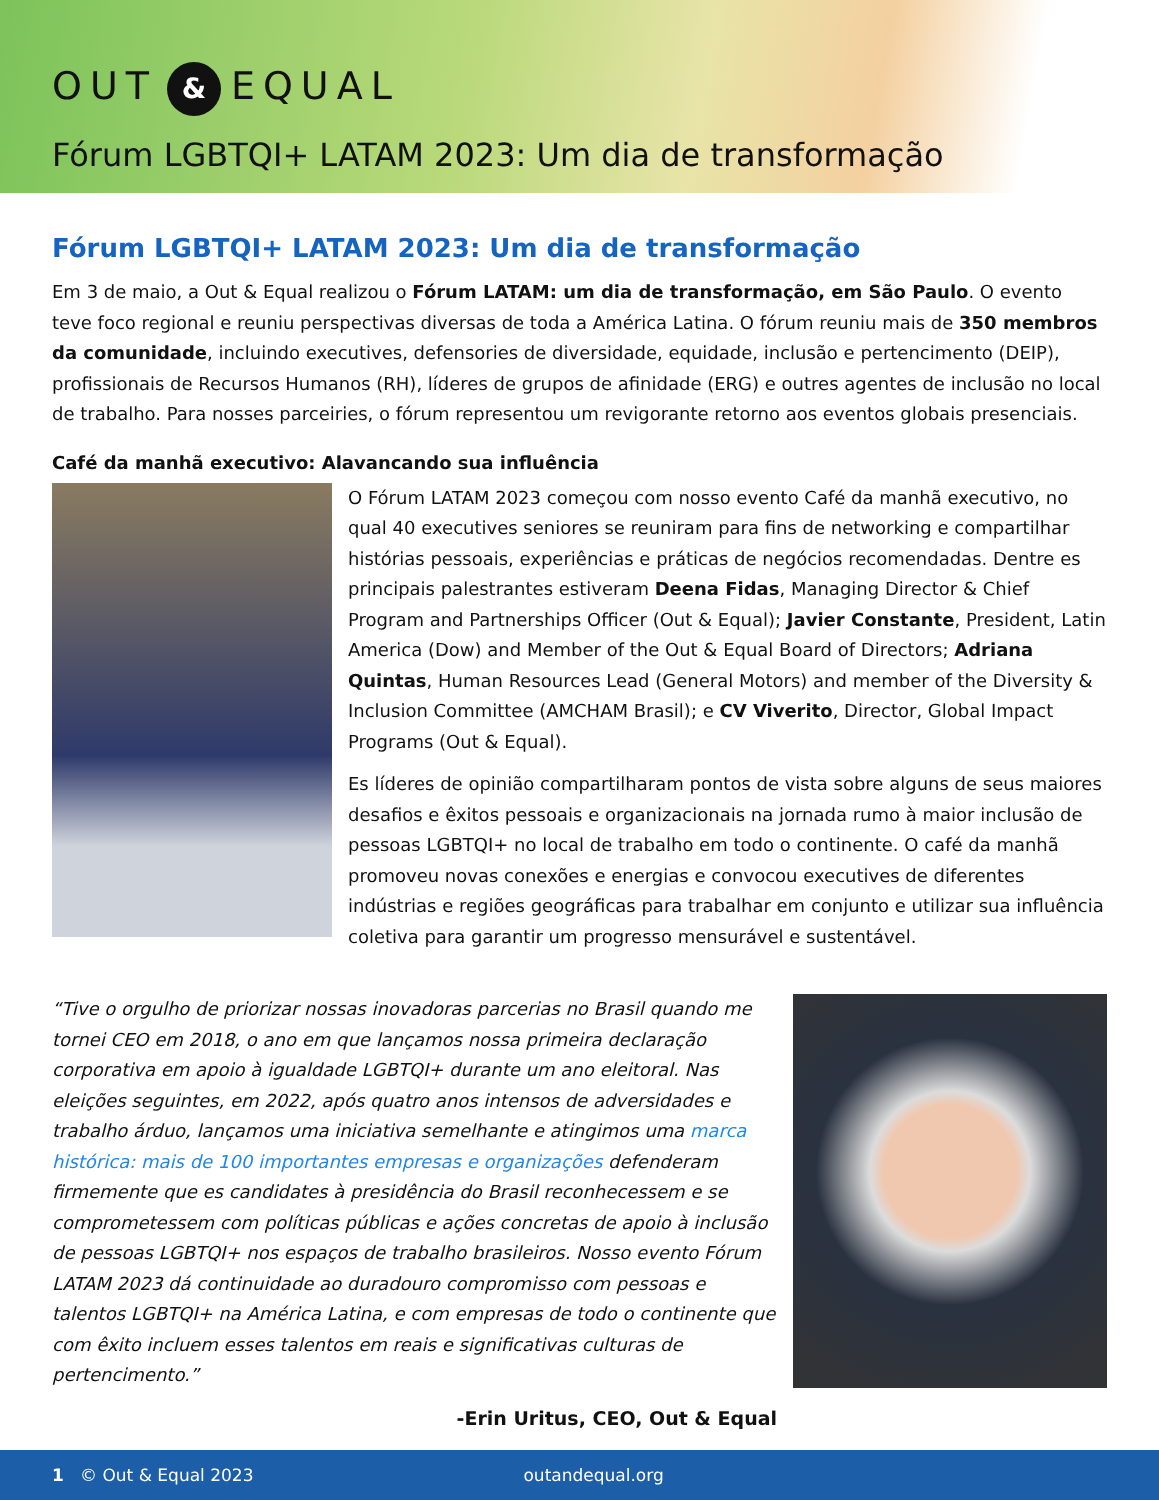OUT & EQUAL
Fórum LGBTQI+ LATAM 2023: Um dia de transformação
Fórum LGBTQI+ LATAM 2023: Um dia de transformação
Em 3 de maio, a Out & Equal realizou o Fórum LATAM: um dia de transformação, em São Paulo. O evento teve foco regional e reuniu perspectivas diversas de toda a América Latina. O fórum reuniu mais de 350 membros da comunidade, incluindo executives, defensories de diversidade, equidade, inclusão e pertencimento (DEIP), profissionais de Recursos Humanos (RH), líderes de grupos de afinidade (ERG) e outres agentes de inclusão no local de trabalho. Para nosses parceiries, o fórum representou um revigorante retorno aos eventos globais presenciais.
Café da manhã executivo: Alavancando sua influência
O Fórum LATAM 2023 começou com nosso evento Café da manhã executivo, no qual 40 executives seniores se reuniram para fins de networking e compartilhar histórias pessoais, experiências e práticas de negócios recomendadas. Dentre es principais palestrantes estiveram Deena Fidas, Managing Director & Chief Program and Partnerships Officer (Out & Equal); Javier Constante, President, Latin America (Dow) and Member of the Out & Equal Board of Directors; Adriana Quintas, Human Resources Lead (General Motors) and member of the Diversity & Inclusion Committee (AMCHAM Brasil); e CV Viverito, Director, Global Impact Programs (Out & Equal).
Es líderes de opinião compartilharam pontos de vista sobre alguns de seus maiores desafios e êxitos pessoais e organizacionais na jornada rumo à maior inclusão de pessoas LGBTQI+ no local de trabalho em todo o continente. O café da manhã promoveu novas conexões e energias e convocou executives de diferentes indústrias e regiões geográficas para trabalhar em conjunto e utilizar sua influência coletiva para garantir um progresso mensurável e sustentável.
“Tive o orgulho de priorizar nossas inovadoras parcerias no Brasil quando me tornei CEO em 2018, o ano em que lançamos nossa primeira declaração corporativa em apoio à igualdade LGBTQI+ durante um ano eleitoral. Nas eleições seguintes, em 2022, após quatro anos intensos de adversidades e trabalho árduo, lançamos uma iniciativa semelhante e atingimos uma marca histórica: mais de 100 importantes empresas e organizações defenderam firmemente que es candidates à presidência do Brasil reconhecessem e se comprometessem com políticas públicas e ações concretas de apoio à inclusão de pessoas LGBTQI+ nos espaços de trabalho brasileiros. Nosso evento Fórum LATAM 2023 dá continuidade ao duradouro compromisso com pessoas e talentos LGBTQI+ na América Latina, e com empresas de todo o continente que com êxito incluem esses talentos em reais e significativas culturas de pertencimento.”
-Erin Uritus, CEO, Out & Equal
1 © Out & Equal 2023 outandequal.org